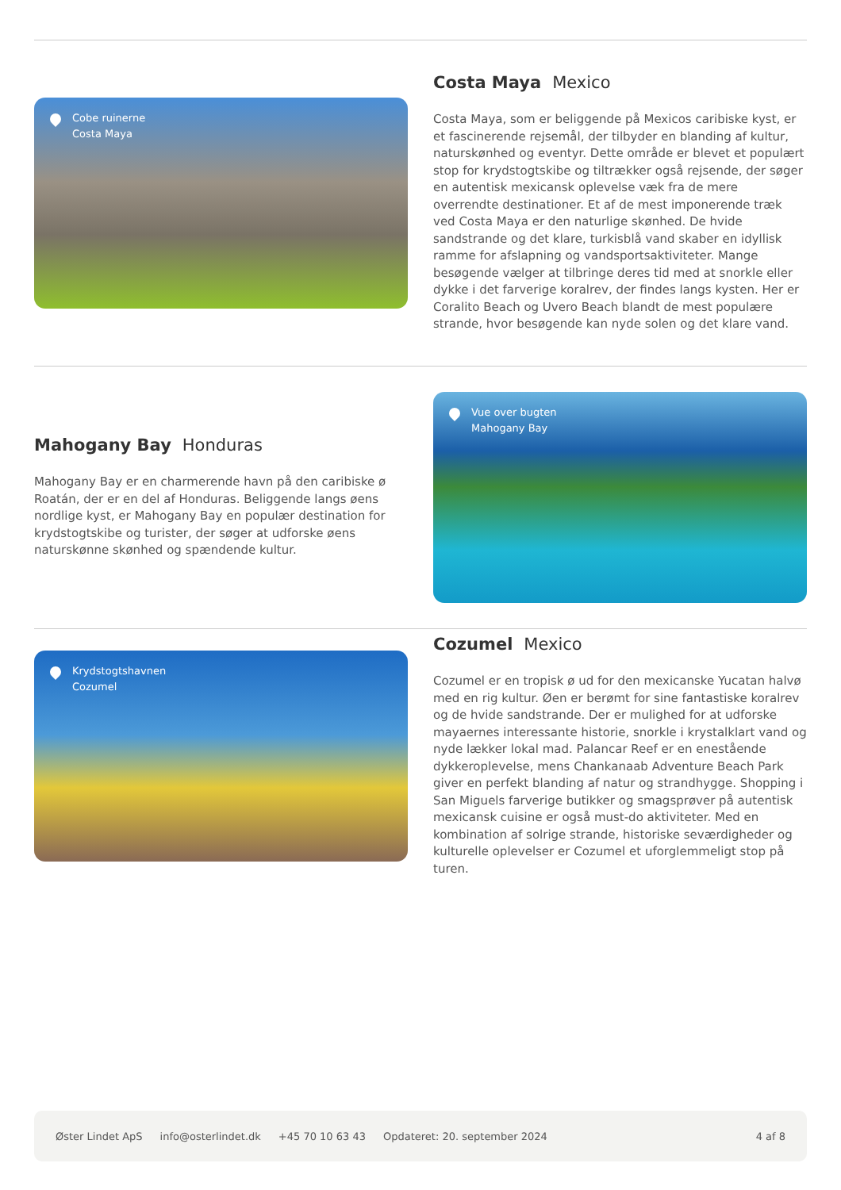Cobe ruinerne
Costa Maya
Costa Maya Mexico
Costa Maya, som er beliggende på Mexicos caribiske kyst, er et fascinerende rejsemål, der tilbyder en blanding af kultur, naturskønhed og eventyr. Dette område er blevet et populært stop for krydstogtskibe og tiltrækker også rejsende, der søger en autentisk mexicansk oplevelse væk fra de mere overrendte destinationer. Et af de mest imponerende træk ved Costa Maya er den naturlige skønhed. De hvide sandstrande og det klare, turkisblå vand skaber en idyllisk ramme for afslapning og vandsportsaktiviteter. Mange besøgende vælger at tilbringe deres tid med at snorkle eller dykke i det farverige koralrev, der findes langs kysten. Her er Coralito Beach og Uvero Beach blandt de mest populære strande, hvor besøgende kan nyde solen og det klare vand.
Mahogany Bay Honduras
Mahogany Bay er en charmerende havn på den caribiske ø Roatán, der er en del af Honduras. Beliggende langs øens nordlige kyst, er Mahogany Bay en populær destination for krydstogtskibe og turister, der søger at udforske øens naturskønne skønhed og spændende kultur.
Vue over bugten
Mahogany Bay
Krydstogtshavnen
Cozumel
Cozumel Mexico
Cozumel er en tropisk ø ud for den mexicanske Yucatan halvø med en rig kultur. Øen er berømt for sine fantastiske koralrev og de hvide sandstrande. Der er mulighed for at udforske mayaernes interessante historie, snorkle i krystalklart vand og nyde lækker lokal mad. Palancar Reef er en enestående dykkeroplevelse, mens Chankanaab Adventure Beach Park giver en perfekt blanding af natur og strandhygge. Shopping i San Miguels farverige butikker og smagsprøver på autentisk mexicansk cuisine er også must-do aktiviteter. Med en kombination af solrige strande, historiske seværdigheder og kulturelle oplevelser er Cozumel et uforglemmeligt stop på turen.
Øster Lindet ApS info@osterlindet.dk +45 70 10 63 43 Opdateret: 20. september 2024 4 af 8